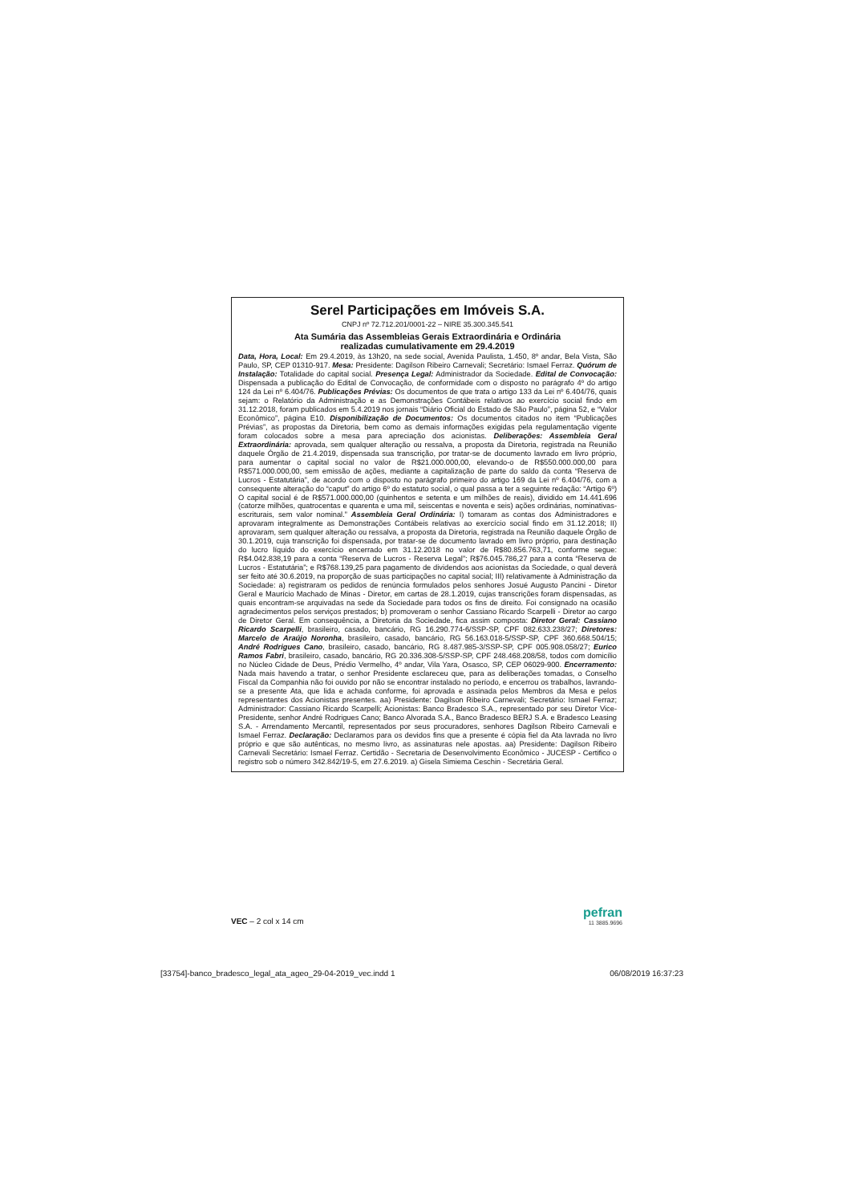Serel Participações em Imóveis S.A.
CNPJ nº 72.712.201/0001-22 – NIRE 35.300.345.541
Ata Sumária das Assembleias Gerais Extraordinária e Ordinária
realizadas cumulativamente em 29.4.2019
Data, Hora, Local: Em 29.4.2019, às 13h20, na sede social, Avenida Paulista, 1.450, 8º andar, Bela Vista, São Paulo, SP, CEP 01310-917. Mesa: Presidente: Dagilson Ribeiro Carnevali; Secretário: Ismael Ferraz. Quórum de Instalação: Totalidade do capital social. Presença Legal: Administrador da Sociedade. Edital de Convocação: Dispensada a publicação do Edital de Convocação, de conformidade com o disposto no parágrafo 4º do artigo 124 da Lei nº 6.404/76. Publicações Prévias: Os documentos de que trata o artigo 133 da Lei nº 6.404/76, quais sejam: o Relatório da Administração e as Demonstrações Contábeis relativos ao exercício social findo em 31.12.2018, foram publicados em 5.4.2019 nos jornais “Diário Oficial do Estado de São Paulo”, página 52, e “Valor Econômico”, página E10. Disponibilização de Documentos: Os documentos citados no item “Publicações Prévias”, as propostas da Diretoria, bem como as demais informações exigidas pela regulamentação vigente foram colocados sobre a mesa para apreciação dos acionistas. Deliberações: Assembleia Geral Extraordinária: aprovada, sem qualquer alteração ou ressalva, a proposta da Diretoria, registrada na Reunião daquele Órgão de 21.4.2019, dispensada sua transcrição, por tratar-se de documento lavrado em livro próprio, para aumentar o capital social no valor de R$21.000.000,00, elevando-o de R$550.000.000,00 para R$571.000.000,00, sem emissão de ações, mediante a capitalização de parte do saldo da conta “Reserva de Lucros - Estatutária”, de acordo com o disposto no parágrafo primeiro do artigo 169 da Lei nº 6.404/76, com a consequente alteração do “caput” do artigo 6º do estatuto social, o qual passa a ter a seguinte redação: “Artigo 6º) O capital social é de R$571.000.000,00 (quinhentos e setenta e um milhões de reais), dividido em 14.441.696 (catorze milhões, quatrocentas e quarenta e uma mil, seiscentas e noventa e seis) ações ordinárias, nominativas-escriturais, sem valor nominal.” Assembleia Geral Ordinária: I) tomaram as contas dos Administradores e aprovaram integralmente as Demonstrações Contábeis relativas ao exercício social findo em 31.12.2018; II) aprovaram, sem qualquer alteração ou ressalva, a proposta da Diretoria, registrada na Reunião daquele Órgão de 30.1.2019, cuja transcrição foi dispensada, por tratar-se de documento lavrado em livro próprio, para destinação do lucro líquido do exercício encerrado em 31.12.2018 no valor de R$80.856.763,71, conforme segue: R$4.042.838,19 para a conta “Reserva de Lucros - Reserva Legal”; R$76.045.786,27 para a conta “Reserva de Lucros - Estatutária”; e R$768.139,25 para pagamento de dividendos aos acionistas da Sociedade, o qual deverá ser feito até 30.6.2019, na proporção de suas participações no capital social; III) relativamente à Administração da Sociedade: a) registraram os pedidos de renúncia formulados pelos senhores Josué Augusto Pancini - Diretor Geral e Maurício Machado de Minas - Diretor, em cartas de 28.1.2019, cujas transcrições foram dispensadas, as quais encontram-se arquivadas na sede da Sociedade para todos os fins de direito. Foi consignado na ocasião agradecimentos pelos serviços prestados; b) promoveram o senhor Cassiano Ricardo Scarpelli - Diretor ao cargo de Diretor Geral. Em consequência, a Diretoria da Sociedade, fica assim composta: Diretor Geral: Cassiano Ricardo Scarpelli, brasileiro, casado, bancário, RG 16.290.774-6/SSP-SP, CPF 082.633.238/27; Diretores: Marcelo de Araújo Noronha, brasileiro, casado, bancário, RG 56.163.018-5/SSP-SP, CPF 360.668.504/15; André Rodrigues Cano, brasileiro, casado, bancário, RG 8.487.985-3/SSP-SP, CPF 005.908.058/27; Eurico Ramos Fabri, brasileiro, casado, bancário, RG 20.336.308-5/SSP-SP, CPF 248.468.208/58, todos com domicílio no Núcleo Cidade de Deus, Prédio Vermelho, 4º andar, Vila Yara, Osasco, SP, CEP 06029-900. Encerramento: Nada mais havendo a tratar, o senhor Presidente esclareceu que, para as deliberações tomadas, o Conselho Fiscal da Companhia não foi ouvido por não se encontrar instalado no período, e encerrou os trabalhos, lavrando-se a presente Ata, que lida e achada conforme, foi aprovada e assinada pelos Membros da Mesa e pelos representantes dos Acionistas presentes. aa) Presidente: Dagilson Ribeiro Carnevali; Secretário: Ismael Ferraz; Administrador: Cassiano Ricardo Scarpelli; Acionistas: Banco Bradesco S.A., representado por seu Diretor Vice-Presidente, senhor André Rodrigues Cano; Banco Alvorada S.A., Banco Bradesco BERJ S.A. e Bradesco Leasing S.A. - Arrendamento Mercantil, representados por seus procuradores, senhores Dagilson Ribeiro Carnevali e Ismael Ferraz. Declaração: Declaramos para os devidos fins que a presente é cópia fiel da Ata lavrada no livro próprio e que são autênticas, no mesmo livro, as assinaturas nele apostas. aa) Presidente: Dagilson Ribeiro Carnevali Secretário: Ismael Ferraz. Certidão - Secretaria de Desenvolvimento Econômico - JUCESP - Certifico o registro sob o número 342.842/19-5, em 27.6.2019. a) Gisela Simiema Ceschin - Secretária Geral.
VEC – 2 col x 14 cm
pefran
11 3885.9696
[33754]-banco_bradesco_legal_ata_ageo_29-04-2019_vec.indd 1 06/08/2019 16:37:23